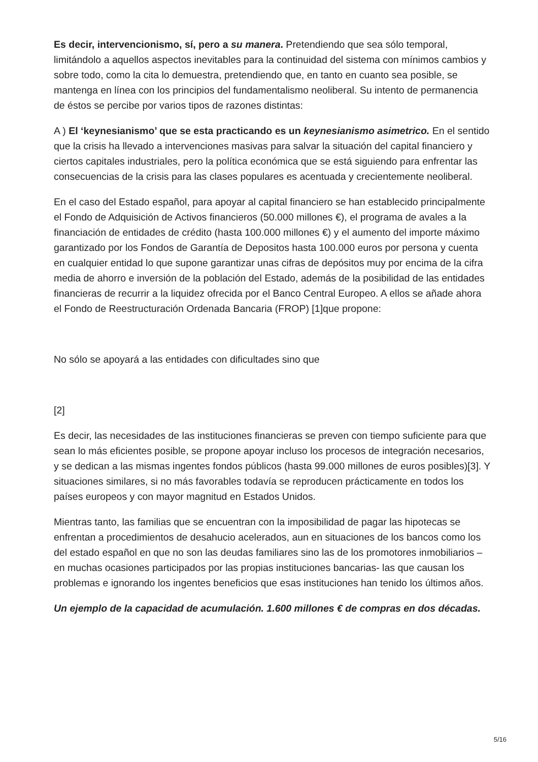Es decir, intervencionismo, sí, pero a su manera. Pretendiendo que sea sólo temporal, limitándolo a aquellos aspectos inevitables para la continuidad del sistema con mínimos cambios y sobre todo, como la cita lo demuestra, pretendiendo que, en tanto en cuanto sea posible, se mantenga en línea con los principios del fundamentalismo neoliberal. Su intento de permanencia de éstos se percibe por varios tipos de razones distintas:
A ) El ‘keynesianismo’ que se esta practicando es un keynesianismo asimetrico. En el sentido que la crisis ha llevado a intervenciones masivas para salvar la situación del capital financiero y ciertos capitales industriales, pero la política económica que se está siguiendo para enfrentar las consecuencias de la crisis para las clases populares es acentuada y crecientemente neoliberal.
En el caso del Estado español, para apoyar al capital financiero se han establecido principalmente el Fondo de Adquisición de Activos financieros (50.000 millones €), el programa de avales a la financiación de entidades de crédito (hasta 100.000 millones €) y el aumento del importe máximo garantizado por los Fondos de Garantía de Depositos hasta 100.000 euros por persona y cuenta en cualquier entidad lo que supone garantizar unas cifras de depósitos muy por encima de la cifra media de ahorro e inversión de la población del Estado, además de la posibilidad de las entidades financieras de recurrir a la liquidez ofrecida por el Banco Central Europeo. A ellos se añade ahora el Fondo de Reestructuración Ordenada Bancaria (FROP) [1]que propone:
No sólo se apoyará a las entidades con dificultades sino que
[2]
Es decir, las necesidades de las instituciones financieras se preven con tiempo suficiente para que sean lo más eficientes posible, se propone apoyar incluso los procesos de integración necesarios, y se dedican a las mismas ingentes fondos públicos (hasta 99.000 millones de euros posibles)[3]. Y situaciones similares, si no más favorables todavía se reproducen prácticamente en todos los países europeos y con mayor magnitud en Estados Unidos.
Mientras tanto, las familias que se encuentran con la imposibilidad de pagar las hipotecas se enfrentan a procedimientos de desahucio acelerados, aun en situaciones de los bancos como los del estado español en que no son las deudas familiares sino las de los promotores inmobiliarios –en muchas ocasiones participados por las propias instituciones bancarias- las que causan los problemas e ignorando los ingentes beneficios que esas instituciones han tenido los últimos años.
Un ejemplo de la capacidad de acumulación. 1.600 millones € de compras en dos décadas.
5/16